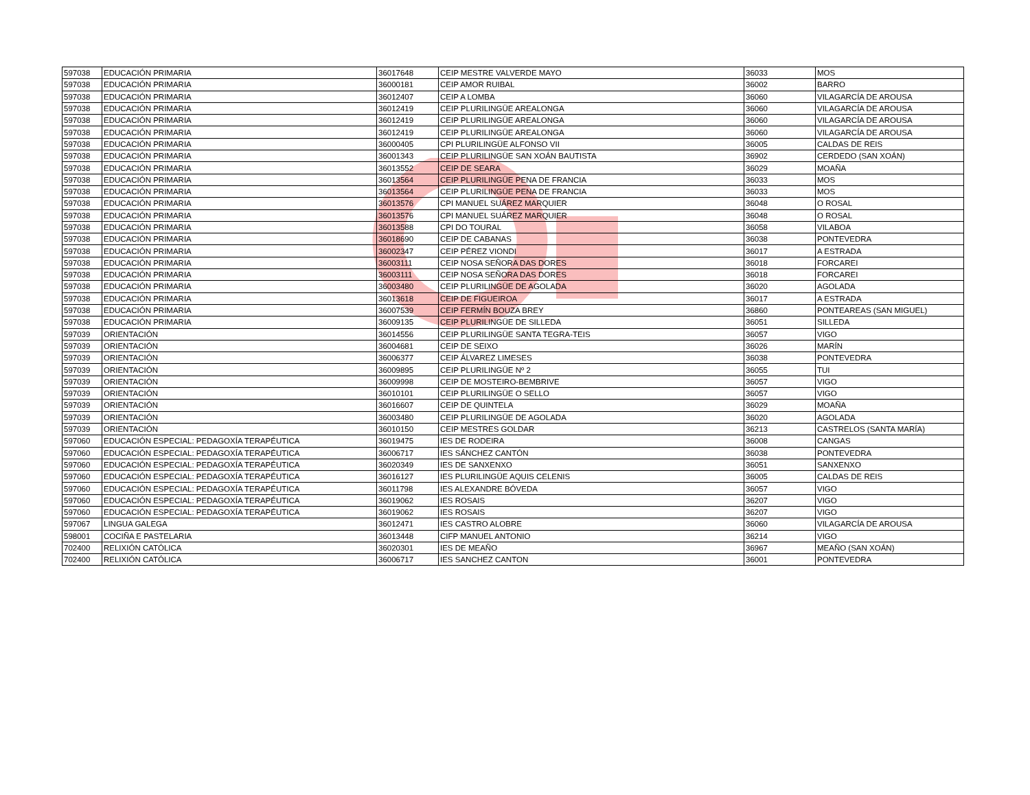| 597038 | EDUCACIÓN PRIMARIA | 36017648 | CEIP MESTRE VALVERDE MAYO | 36033 | MOS |
| 597038 | EDUCACIÓN PRIMARIA | 36000181 | CEIP AMOR RUIBAL | 36002 | BARRO |
| 597038 | EDUCACIÓN PRIMARIA | 36012407 | CEIP A LOMBA | 36060 | VILAGARCÍA DE AROUSA |
| 597038 | EDUCACIÓN PRIMARIA | 36012419 | CEIP PLURILINGÜE AREALONGA | 36060 | VILAGARCÍA DE AROUSA |
| 597038 | EDUCACIÓN PRIMARIA | 36012419 | CEIP PLURILINGÜE AREALONGA | 36060 | VILAGARCÍA DE AROUSA |
| 597038 | EDUCACIÓN PRIMARIA | 36012419 | CEIP PLURILINGÜE AREALONGA | 36060 | VILAGARCÍA DE AROUSA |
| 597038 | EDUCACIÓN PRIMARIA | 36000405 | CPI PLURILINGÜE ALFONSO VII | 36005 | CALDAS DE REIS |
| 597038 | EDUCACIÓN PRIMARIA | 36001343 | CEIP PLURILINGÜE SAN XOÁN BAUTISTA | 36902 | CERDEDO (SAN XOÁN) |
| 597038 | EDUCACIÓN PRIMARIA | 36013552 | CEIP DE SEARA | 36029 | MOAÑA |
| 597038 | EDUCACIÓN PRIMARIA | 36013564 | CEIP PLURILINGÜE PENA DE FRANCIA | 36033 | MOS |
| 597038 | EDUCACIÓN PRIMARIA | 36013564 | CEIP PLURILINGÜE PENA DE FRANCIA | 36033 | MOS |
| 597038 | EDUCACIÓN PRIMARIA | 36013576 | CPI MANUEL SUÁREZ MARQUIER | 36048 | O ROSAL |
| 597038 | EDUCACIÓN PRIMARIA | 36013576 | CPI MANUEL SUÁREZ MARQUIER | 36048 | O ROSAL |
| 597038 | EDUCACIÓN PRIMARIA | 36013588 | CPI DO TOURAL | 36058 | VILABOA |
| 597038 | EDUCACIÓN PRIMARIA | 36018690 | CEIP DE CABANAS | 36038 | PONTEVEDRA |
| 597038 | EDUCACIÓN PRIMARIA | 36002347 | CEIP PÉREZ VIONDI | 36017 | A ESTRADA |
| 597038 | EDUCACIÓN PRIMARIA | 36003111 | CEIP NOSA SEÑORA DAS DORES | 36018 | FORCAREI |
| 597038 | EDUCACIÓN PRIMARIA | 36003111 | CEIP NOSA SEÑORA DAS DORES | 36018 | FORCAREI |
| 597038 | EDUCACIÓN PRIMARIA | 36003480 | CEIP PLURILINGÜE DE AGOLADA | 36020 | AGOLADA |
| 597038 | EDUCACIÓN PRIMARIA | 36013618 | CEIP DE FIGUEIROA | 36017 | A ESTRADA |
| 597038 | EDUCACIÓN PRIMARIA | 36007539 | CEIP FERMÍN BOUZA BREY | 36860 | PONTEAREAS (SAN MIGUEL) |
| 597038 | EDUCACIÓN PRIMARIA | 36009135 | CEIP PLURILINGÜE DE SILLEDA | 36051 | SILLEDA |
| 597039 | ORIENTACIÓN | 36014556 | CEIP PLURILINGÜE SANTA TEGRA-TEIS | 36057 | VIGO |
| 597039 | ORIENTACIÓN | 36004681 | CEIP DE SEIXO | 36026 | MARÍN |
| 597039 | ORIENTACIÓN | 36006377 | CEIP ÁLVAREZ LIMESES | 36038 | PONTEVEDRA |
| 597039 | ORIENTACIÓN | 36009895 | CEIP PLURILINGÜE Nº 2 | 36055 | TUI |
| 597039 | ORIENTACIÓN | 36009998 | CEIP DE MOSTEIRO-BEMBRIVE | 36057 | VIGO |
| 597039 | ORIENTACIÓN | 36010101 | CEIP PLURILINGÜE O SELLO | 36057 | VIGO |
| 597039 | ORIENTACIÓN | 36016607 | CEIP DE QUINTELA | 36029 | MOAÑA |
| 597039 | ORIENTACIÓN | 36003480 | CEIP PLURILINGÜE DE AGOLADA | 36020 | AGOLADA |
| 597039 | ORIENTACIÓN | 36010150 | CEIP MESTRES GOLDAR | 36213 | CASTRELOS (SANTA MARÍA) |
| 597060 | EDUCACIÓN ESPECIAL: PEDAGOXÍA TERAPÉUTICA | 36019475 | IES DE RODEIRA | 36008 | CANGAS |
| 597060 | EDUCACIÓN ESPECIAL: PEDAGOXÍA TERAPÉUTICA | 36006717 | IES SÁNCHEZ CANTÓN | 36038 | PONTEVEDRA |
| 597060 | EDUCACIÓN ESPECIAL: PEDAGOXÍA TERAPÉUTICA | 36020349 | IES DE SANXENXO | 36051 | SANXENXO |
| 597060 | EDUCACIÓN ESPECIAL: PEDAGOXÍA TERAPÉUTICA | 36016127 | IES PLURILINGÜE AQUIS CELENIS | 36005 | CALDAS DE REIS |
| 597060 | EDUCACIÓN ESPECIAL: PEDAGOXÍA TERAPÉUTICA | 36011798 | IES ALEXANDRE BÓVEDA | 36057 | VIGO |
| 597060 | EDUCACIÓN ESPECIAL: PEDAGOXÍA TERAPÉUTICA | 36019062 | IES ROSAIS | 36207 | VIGO |
| 597060 | EDUCACIÓN ESPECIAL: PEDAGOXÍA TERAPÉUTICA | 36019062 | IES ROSAIS | 36207 | VIGO |
| 597067 | LINGUA GALEGA | 36012471 | IES CASTRO ALOBRE | 36060 | VILAGARCÍA DE AROUSA |
| 598001 | COCIÑA E PASTELARIA | 36013448 | CIFP MANUEL ANTONIO | 36214 | VIGO |
| 702400 | RELIXIÓN CATÓLICA | 36020301 | IES DE MEAÑO | 36967 | MEAÑO (SAN XOÁN) |
| 702400 | RELIXIÓN CATÓLICA | 36006717 | IES SANCHEZ CANTON | 36001 | PONTEVEDRA |